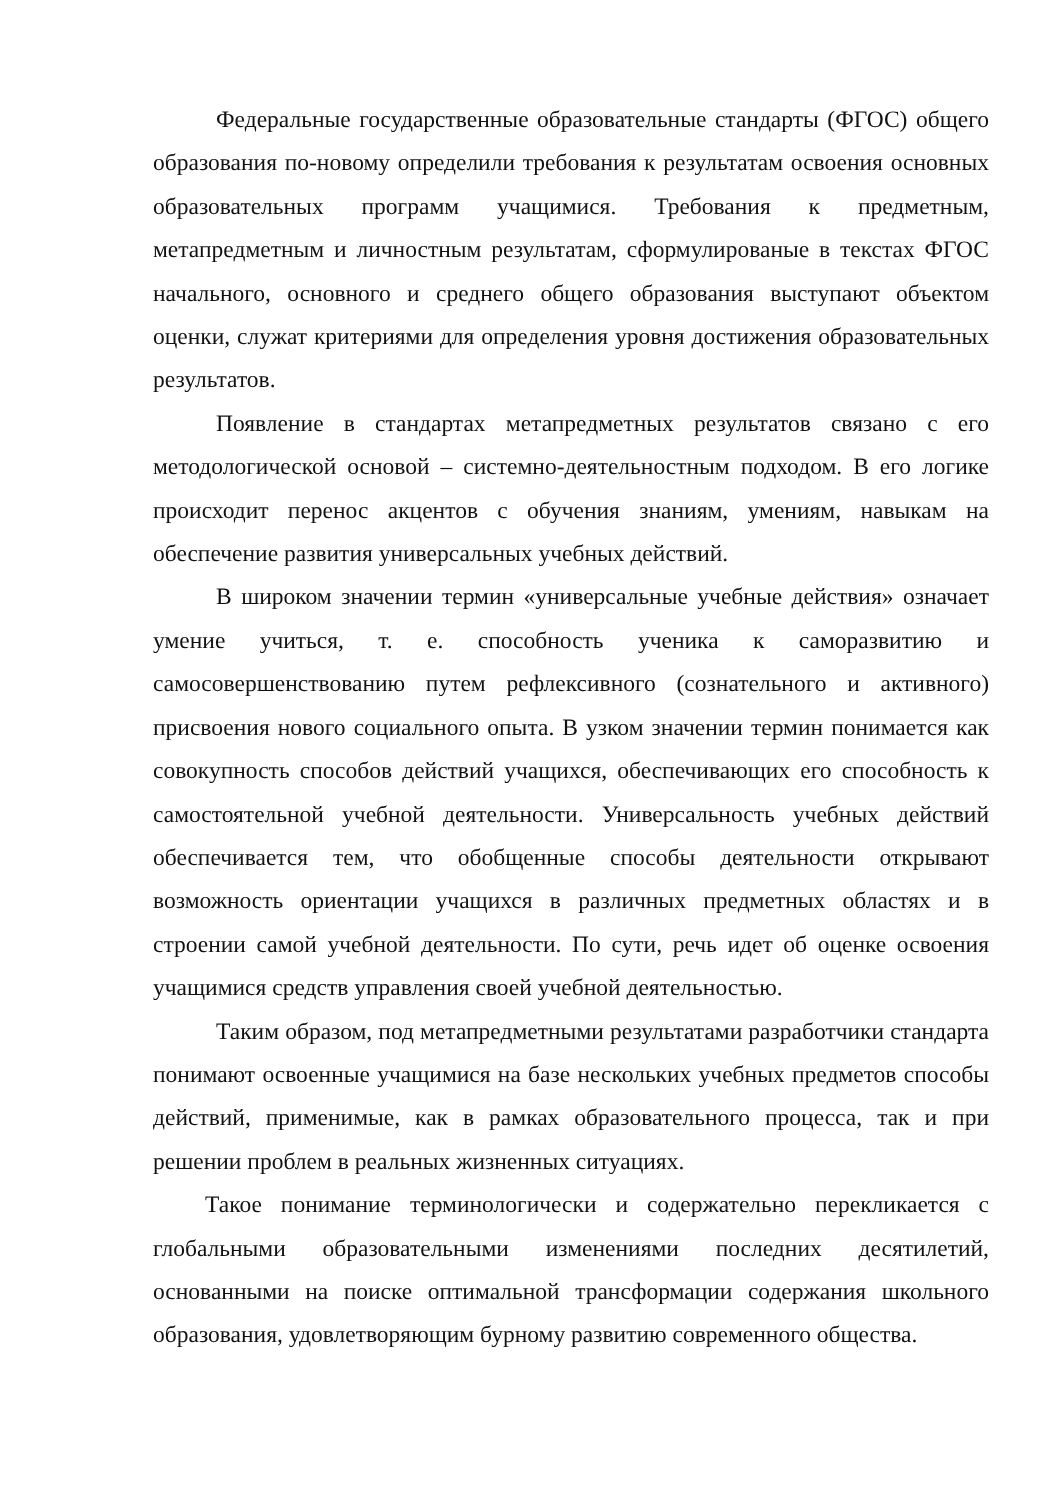Федеральные государственные образовательные стандарты (ФГОС) общего образования по-новому определили требования к результатам освоения основных образовательных программ учащимися. Требования к предметным, метапредметным и личностным результатам, сформулированые в текстах ФГОС начального, основного и среднего общего образования выступают объектом оценки, служат критериями для определения уровня достижения образовательных результатов.
Появление в стандартах метапредметных результатов связано с его методологической основой – системно-деятельностным подходом. В его логике происходит перенос акцентов с обучения знаниям, умениям, навыкам на обеспечение развития универсальных учебных действий.
В широком значении термин «универсальные учебные действия» означает умение учиться, т. е. способность ученика к саморазвитию и самосовершенствованию путем рефлексивного (сознательного и активного) присвоения нового социального опыта. В узком значении термин понимается как совокупность способов действий учащихся, обеспечивающих его способность к самостоятельной учебной деятельности. Универсальность учебных действий обеспечивается тем, что обобщенные способы деятельности открывают возможность ориентации учащихся в различных предметных областях и в строении самой учебной деятельности. По сути, речь идет об оценке освоения учащимися средств управления своей учебной деятельностью.
Таким образом, под метапредметными результатами разработчики стандарта понимают освоенные учащимися на базе нескольких учебных предметов способы действий, применимые, как в рамках образовательного процесса, так и при решении проблем в реальных жизненных ситуациях.
Такое понимание терминологически и содержательно перекликается с глобальными образовательными изменениями последних десятилетий, основанными на поиске оптимальной трансформации содержания школьного образования, удовлетворяющим бурному развитию современного общества.